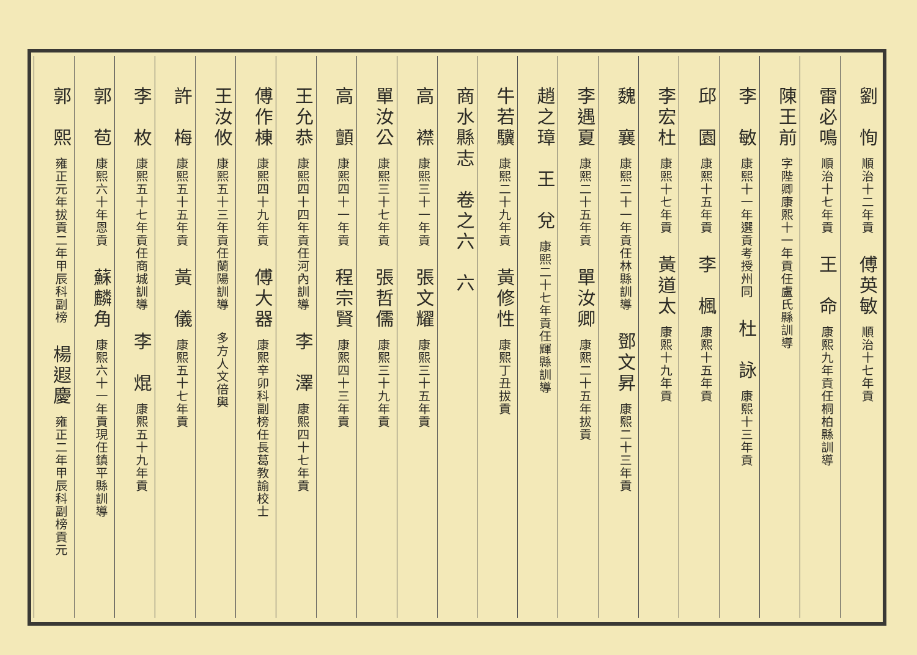劉　恂 順治十二年貢　傅英敏 順治十七年貢
雷必鳴 順治十七年貢　王　命 康熙九年貢任桐柏縣訓導
陳王前 字陛卿康熙十一年貢任盧氏縣訓導
李　敏 康熙十一年選貢考授州同　杜　詠 康熙十三年貢
邱　園 康熙十五年貢　李　楓 康熙十五年貢
李宏杜 康熙十七年貢　黃道太 康熙十九年貢
魏　襄 康熙二十一年貢任林縣訓導　鄧文昇 康熙二十三年貢
李遇夏 康熙二十五年貢　單汝卿 康熙二十五年拔貢
趙之璋　王　兌 康熙二十七年貢任輝縣訓導
牛若驥 康熙二十九年貢　黃修性 康熙丁丑拔貢
商水縣志　卷之六　六
高　襟 康熙三十一年貢　張文耀 康熙三十五年貢
單汝公 康熙三十七年貢　張哲儒 康熙三十九年貢
高　顫 康熙四十一年貢　程宗賢 康熙四十三年貢
王允恭 康熙四十四年貢任河內訓導　李　澤 康熙四十七年貢
傅作棟 康熙四十九年貢　傅大器 康熙辛卯科副榜任長葛教諭校士
王汝攸 康熙五十三年貢任蘭陽訓導　多方人文倍輿
許　梅 康熙五十五年貢　黃　儀 康熙五十七年貢
李　枚 康熙五十七年貢任商城訓導　李　焜 康熙五十九年貢
郭　苞 康熙六十年恩貢　蘇麟角 康熙六十一年貢現任鎮平縣訓導
郭　熙 雍正元年拔貢二年甲辰科副榜　楊遐慶 雍正二年甲辰科副榜貢元